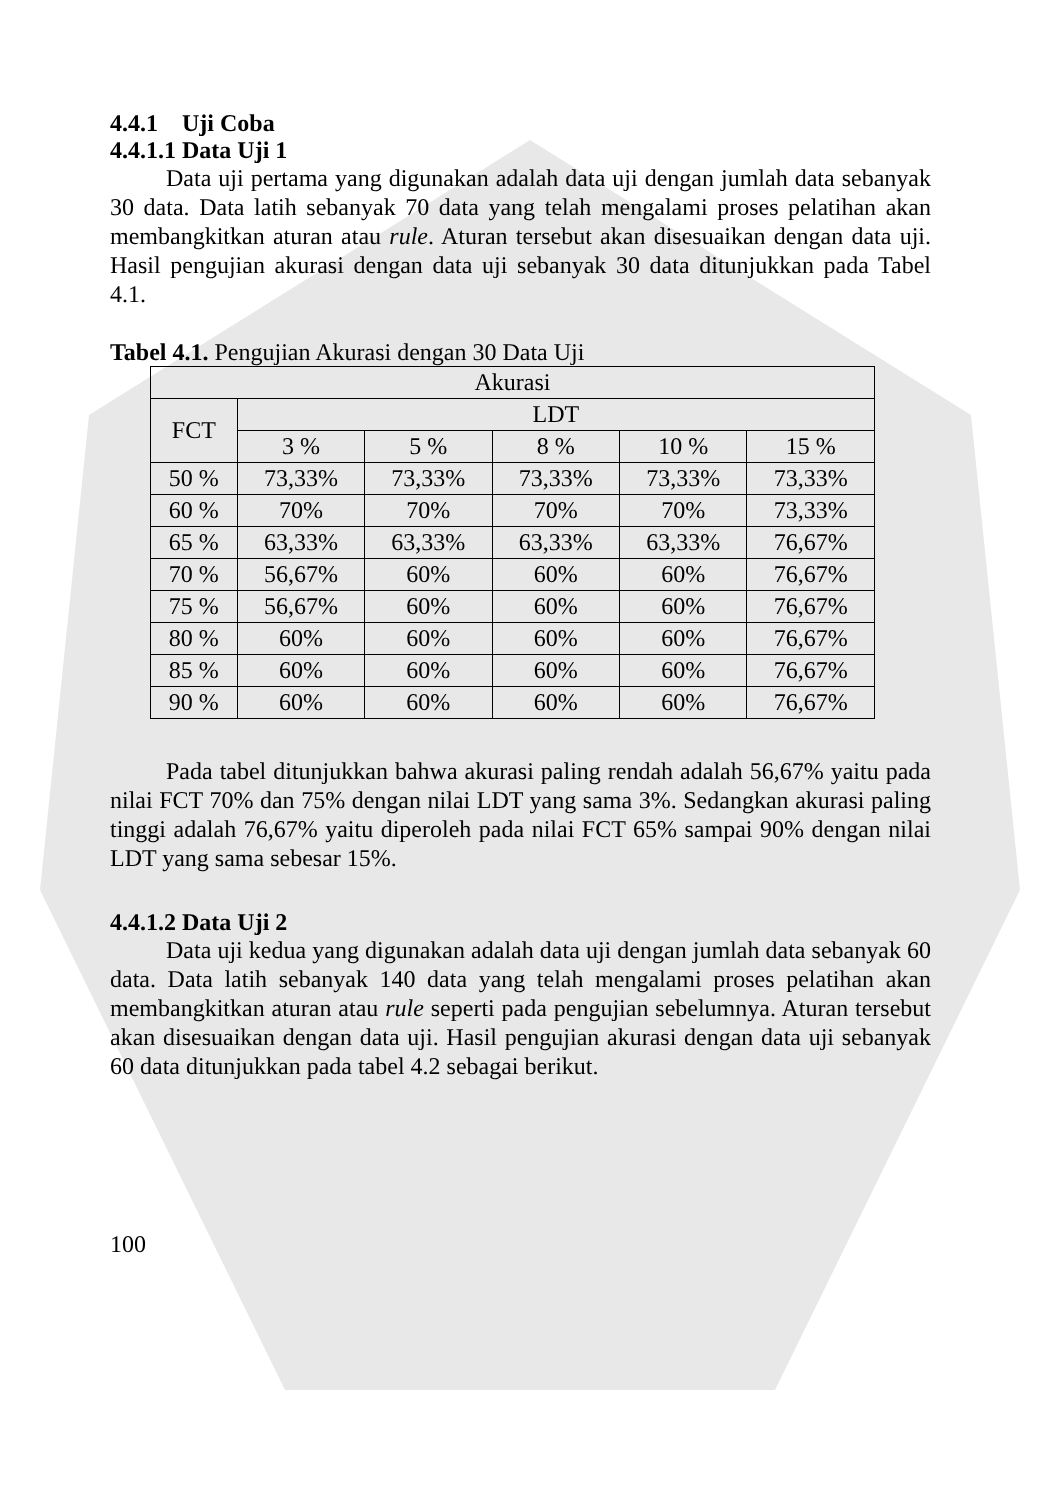4.4.1 Uji Coba
4.4.1.1 Data Uji 1
Data uji pertama yang digunakan adalah data uji dengan jumlah data sebanyak 30 data. Data latih sebanyak 70 data yang telah mengalami proses pelatihan akan membangkitkan aturan atau rule. Aturan tersebut akan disesuaikan dengan data uji. Hasil pengujian akurasi dengan data uji sebanyak 30 data ditunjukkan pada Tabel 4.1.
Tabel 4.1. Pengujian Akurasi dengan 30 Data Uji
| Akurasi | | | | | |
| --- | --- | --- | --- | --- | --- |
| FCT | LDT | | | | |
| | 3 % | 5 % | 8 % | 10 % | 15 % |
| 50 % | 73,33% | 73,33% | 73,33% | 73,33% | 73,33% |
| 60 % | 70% | 70% | 70% | 70% | 73,33% |
| 65 % | 63,33% | 63,33% | 63,33% | 63,33% | 76,67% |
| 70 % | 56,67% | 60% | 60% | 60% | 76,67% |
| 75 % | 56,67% | 60% | 60% | 60% | 76,67% |
| 80 % | 60% | 60% | 60% | 60% | 76,67% |
| 85 % | 60% | 60% | 60% | 60% | 76,67% |
| 90 % | 60% | 60% | 60% | 60% | 76,67% |
Pada tabel ditunjukkan bahwa akurasi paling rendah adalah 56,67% yaitu pada nilai FCT 70% dan 75% dengan nilai LDT yang sama 3%. Sedangkan akurasi paling tinggi adalah 76,67% yaitu diperoleh pada nilai FCT 65% sampai 90% dengan nilai LDT yang sama sebesar 15%.
4.4.1.2 Data Uji 2
Data uji kedua yang digunakan adalah data uji dengan jumlah data sebanyak 60 data. Data latih sebanyak 140 data yang telah mengalami proses pelatihan akan membangkitkan aturan atau rule seperti pada pengujian sebelumnya. Aturan tersebut akan disesuaikan dengan data uji. Hasil pengujian akurasi dengan data uji sebanyak 60 data ditunjukkan pada tabel 4.2 sebagai berikut.
100